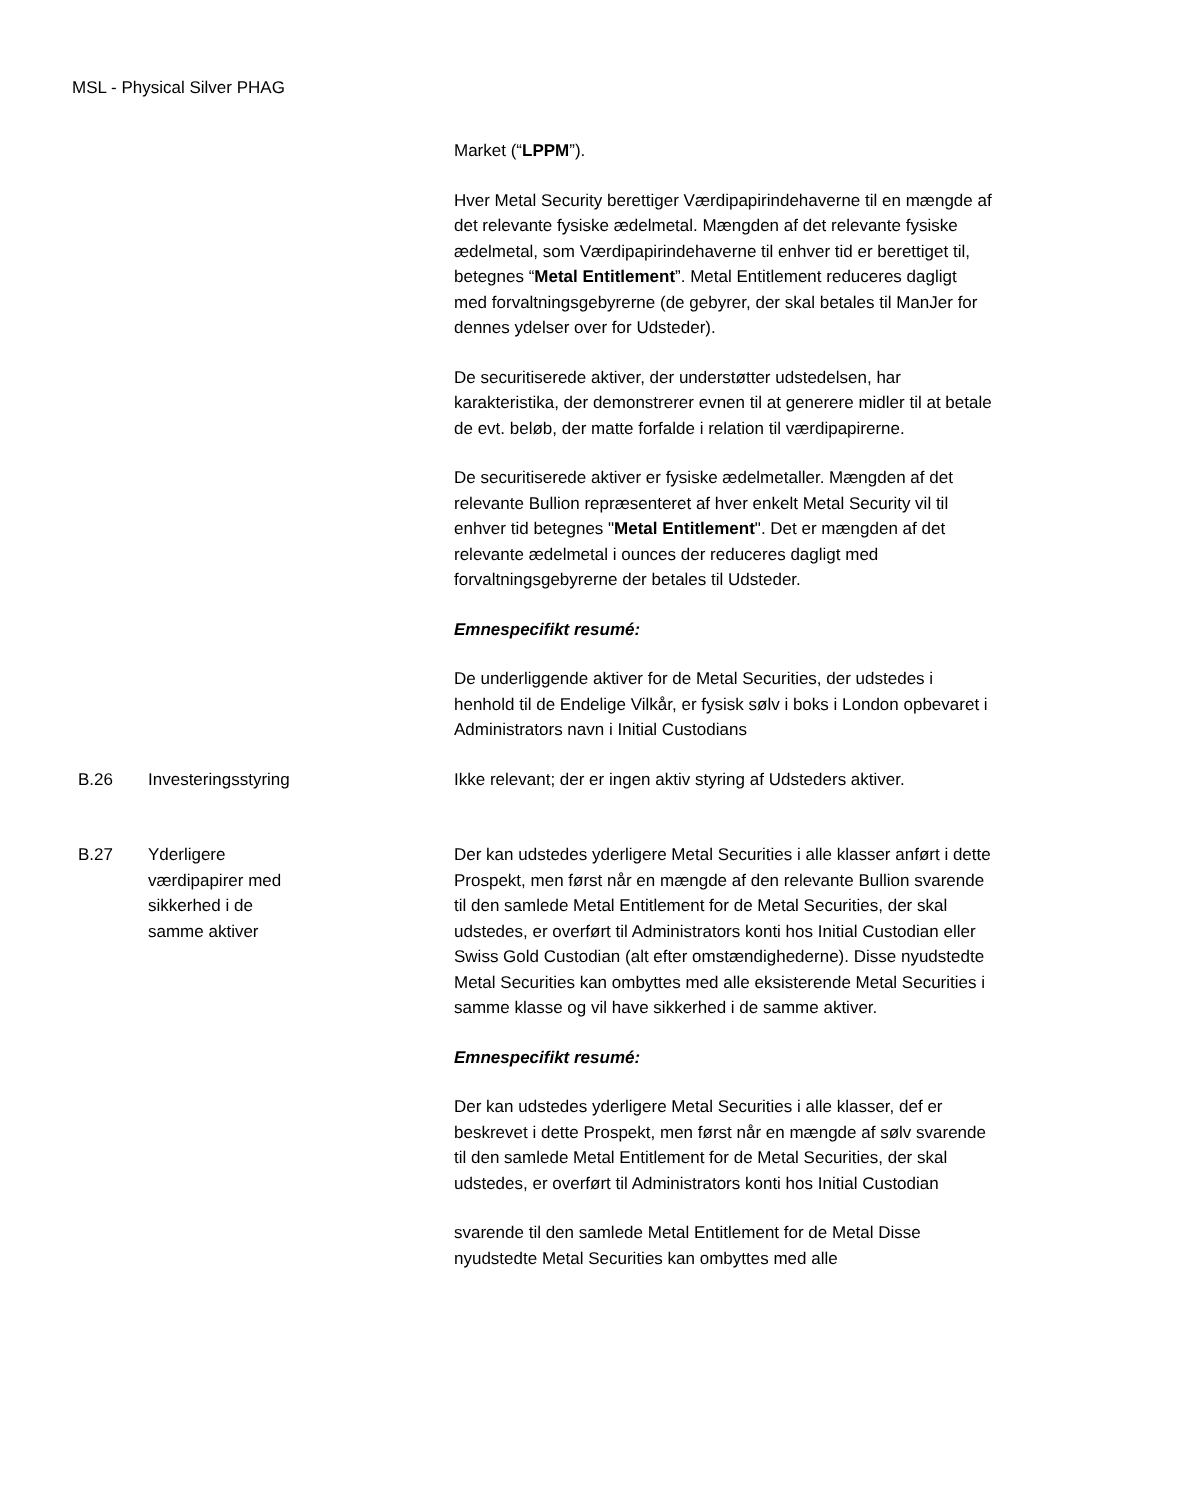MSL - Physical Silver PHAG
| | | Market (“ LPPM ”). Hver Metal Security berettiger Værdipapirindehaverne til en mængde af det relevante fysiske ædelmetal. Mængden af det relevante fysiske ædelmetal, som Værdipapirindehaverne til enhver tid er berettiget til, betegnes “ Metal Entitlement ”. Metal Entitlement reduceres dagligt med forvaltningsgebyrerne (de gebyrer, der skal betales til ManJer for dennes ydelser over for Udsteder). De securitiserede aktiver, der understøtter udstedelsen, har karakteristika, der demonstrerer evnen til at generere midler til at betale de evt. beløb, der matte forfalde i relation til værdipapirerne. De securitiserede aktiver er fysiske ædelmetaller. Mængden af det relevante Bullion repræsenteret af hver enkelt Metal Security vil til enhver tid betegnes " Metal Entitlement ". Det er mængden af det relevante ædelmetal i ounces der reduceres dagligt med forvaltningsgebyrerne der betales til Udsteder. Emnespecifikt resumé: De underliggende aktiver for de Metal Securities, der udstedes i henhold til de Endelige Vilkår, er fysisk sølv i boks i London opbevaret i Administrators navn i Initial Custodians |
| B.26 | Investeringsstyring | Ikke relevant; der er ingen aktiv styring af Udsteders aktiver. |
| B.27 | Yderligere værdipapirer med sikkerhed i de samme aktiver | Der kan udstedes yderligere Metal Securities i alle klasser anført i dette Prospekt, men først når en mængde af den relevante Bullion svarende til den samlede Metal Entitlement for de Metal Securities, der skal udstedes, er overført til Administrators konti hos Initial Custodian eller Swiss Gold Custodian (alt efter omstændighederne). Disse nyudstedte Metal Securities kan ombyttes med alle eksisterende Metal Securities i samme klasse og vil have sikkerhed i de samme aktiver. Emnespecifikt resumé: Der kan udstedes yderligere Metal Securities i alle klasser, def er beskrevet i dette Prospekt, men først når en mængde af sølv svarende til den samlede Metal Entitlement for de Metal Securities, der skal udstedes, er overført til Administrators konti hos Initial Custodian svarende til den samlede Metal Entitlement for de Metal Disse nyudstedte Metal Securities kan ombyttes med alle |